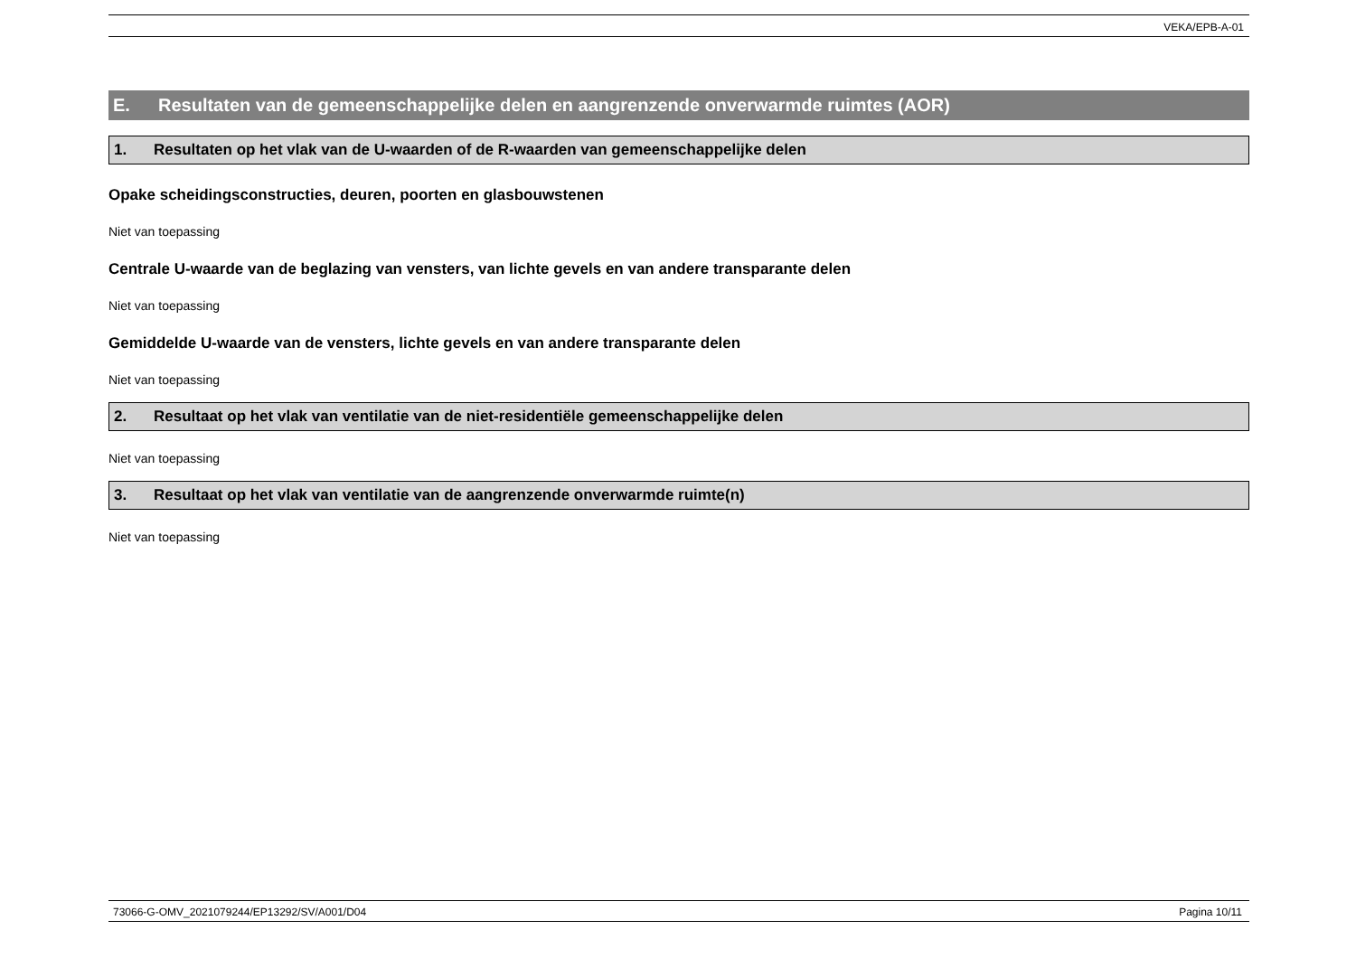VEKA/EPB-A-01
E. Resultaten van de gemeenschappelijke delen en aangrenzende onverwarmde ruimtes (AOR)
1. Resultaten op het vlak van de U-waarden of de R-waarden van gemeenschappelijke delen
Opake scheidingsconstructies, deuren, poorten en glasbouwstenen
Niet van toepassing
Centrale U-waarde van de beglazing van vensters, van lichte gevels en van andere transparante delen
Niet van toepassing
Gemiddelde U-waarde van de vensters, lichte gevels en van andere transparante delen
Niet van toepassing
2. Resultaat op het vlak van ventilatie van de niet-residentiële gemeenschappelijke delen
Niet van toepassing
3. Resultaat op het vlak van ventilatie van de aangrenzende onverwarmde ruimte(n)
Niet van toepassing
73066-G-OMV_2021079244/EP13292/SV/A001/D04 Pagina 10/11